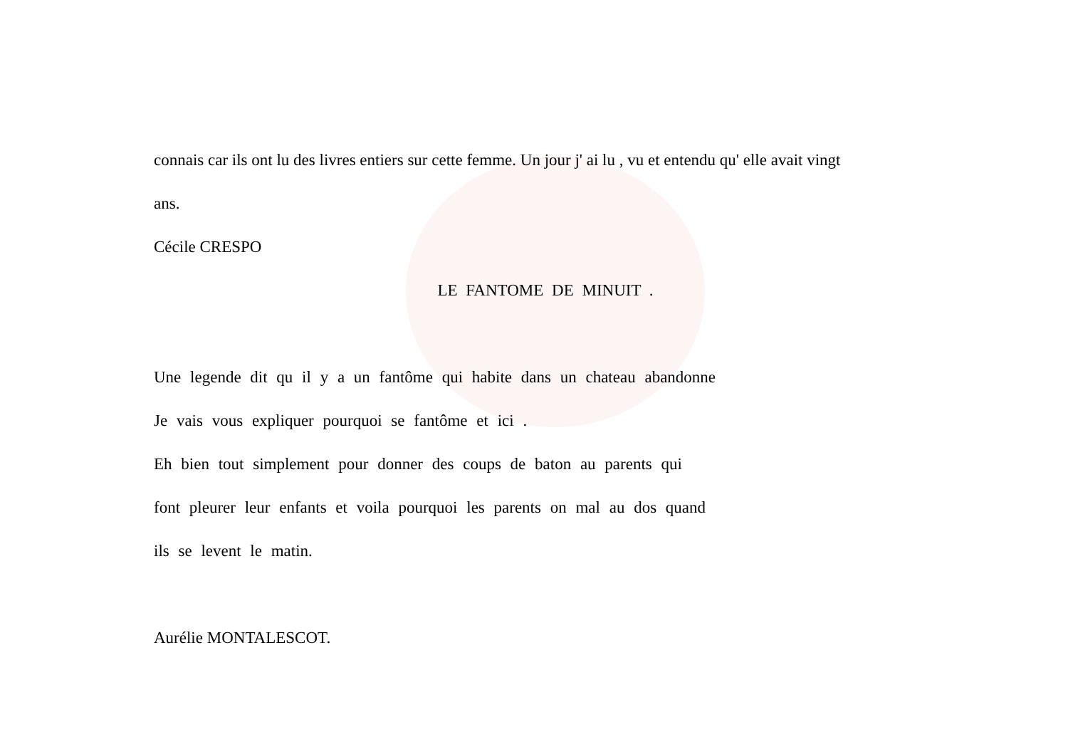connais car ils ont lu des livres entiers sur cette femme. Un jour j' ai lu , vu et entendu qu' elle avait vingt
ans.
Cécile CRESPO
LE FANTOME DE MINUIT .
Une legende dit qu il y a un fantôme qui habite dans un chateau abandonne
Je vais vous expliquer pourquoi se fantôme et ici .
Eh bien tout simplement pour donner des coups de baton au parents qui
font pleurer leur enfants et voila pourquoi les parents on mal au dos quand
ils se levent le matin.
Aurélie MONTALESCOT.